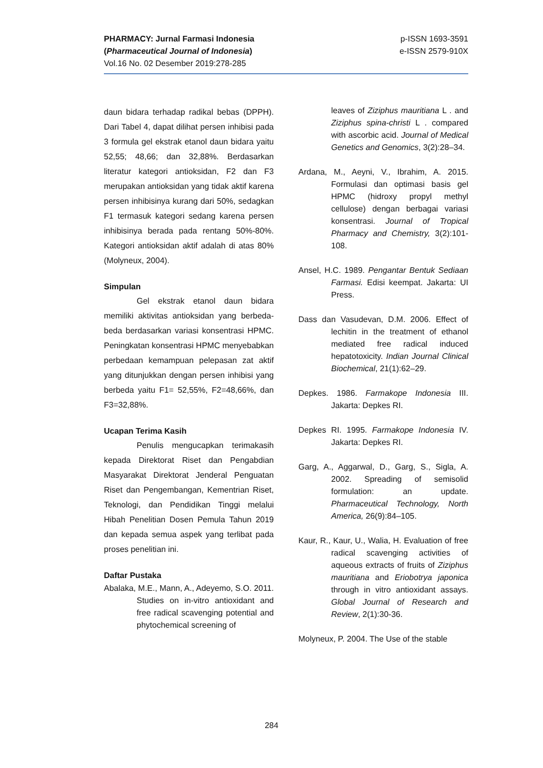PHARMACY: Jurnal Farmasi Indonesia
(Pharmaceutical Journal of Indonesia)
Vol.16 No. 02 Desember 2019:278-285
p-ISSN 1693-3591
e-ISSN 2579-910X
daun bidara terhadap radikal bebas (DPPH). Dari Tabel 4, dapat dilihat persen inhibisi pada 3 formula gel ekstrak etanol daun bidara yaitu 52,55; 48,66; dan 32,88%. Berdasarkan literatur kategori antioksidan, F2 dan F3 merupakan antioksidan yang tidak aktif karena persen inhibisinya kurang dari 50%, sedagkan F1 termasuk kategori sedang karena persen inhibisinya berada pada rentang 50%-80%. Kategori antioksidan aktif adalah di atas 80% (Molyneux, 2004).
Simpulan
Gel ekstrak etanol daun bidara memiliki aktivitas antioksidan yang berbeda-beda berdasarkan variasi konsentrasi HPMC. Peningkatan konsentrasi HPMC menyebabkan perbedaan kemampuan pelepasan zat aktif yang ditunjukkan dengan persen inhibisi yang berbeda yaitu F1= 52,55%, F2=48,66%, dan F3=32,88%.
Ucapan Terima Kasih
Penulis mengucapkan terimakasih kepada Direktorat Riset dan Pengabdian Masyarakat Direktorat Jenderal Penguatan Riset dan Pengembangan, Kementrian Riset, Teknologi, dan Pendidikan Tinggi melalui Hibah Penelitian Dosen Pemula Tahun 2019 dan kepada semua aspek yang terlibat pada proses penelitian ini.
Daftar Pustaka
Abalaka, M.E., Mann, A., Adeyemo, S.O. 2011. Studies on in-vitro antioxidant and free radical scavenging potential and phytochemical screening of
leaves of Ziziphus mauritiana L . and Ziziphus spina-christi L . compared with ascorbic acid. Journal of Medical Genetics and Genomics, 3(2):28–34.
Ardana, M., Aeyni, V., Ibrahim, A. 2015. Formulasi dan optimasi basis gel HPMC (hidroxy propyl methyl cellulose) dengan berbagai variasi konsentrasi. Journal of Tropical Pharmacy and Chemistry, 3(2):101-108.
Ansel, H.C. 1989. Pengantar Bentuk Sediaan Farmasi. Edisi keempat. Jakarta: UI Press.
Dass dan Vasudevan, D.M. 2006. Effect of lechitin in the treatment of ethanol mediated free radical induced hepatotoxicity. Indian Journal Clinical Biochemical, 21(1):62–29.
Depkes. 1986. Farmakope Indonesia III. Jakarta: Depkes RI.
Depkes RI. 1995. Farmakope Indonesia IV. Jakarta: Depkes RI.
Garg, A., Aggarwal, D., Garg, S., Sigla, A. 2002. Spreading of semisolid formulation: an update. Pharmaceutical Technology, North America, 26(9):84–105.
Kaur, R., Kaur, U., Walia, H. Evaluation of free radical scavenging activities of aqueous extracts of fruits of Ziziphus mauritiana and Eriobotrya japonica through in vitro antioxidant assays. Global Journal of Research and Review, 2(1):30-36.
Molyneux, P. 2004. The Use of the stable
284